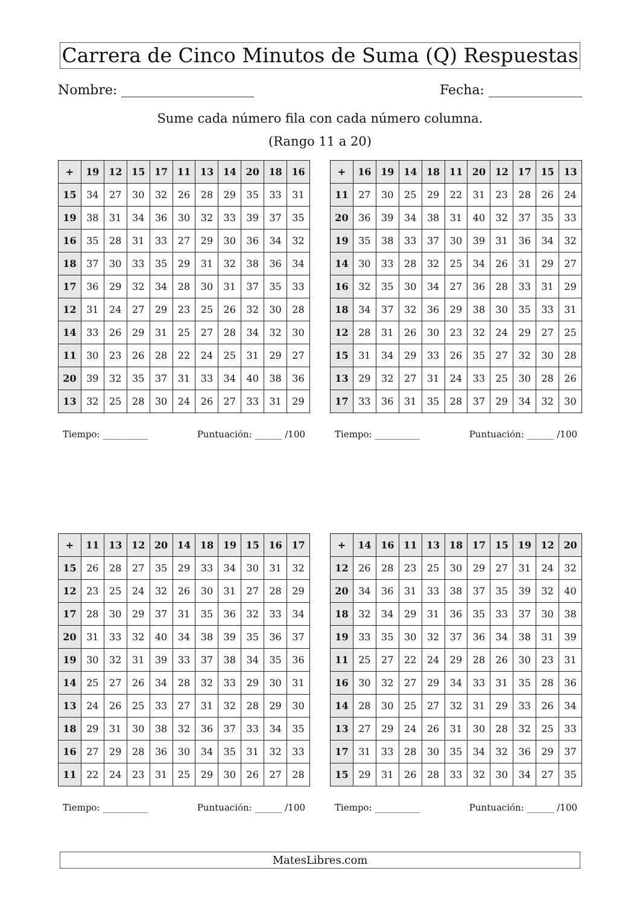Carrera de Cinco Minutos de Suma (Q) Respuestas
Nombre: Fecha:
Sume cada número fila con cada número columna.
(Rango 11 a 20)
| + | 19 | 12 | 15 | 17 | 11 | 13 | 14 | 20 | 18 | 16 |
| --- | --- | --- | --- | --- | --- | --- | --- | --- | --- | --- |
| 15 | 34 | 27 | 30 | 32 | 26 | 28 | 29 | 35 | 33 | 31 |
| 19 | 38 | 31 | 34 | 36 | 30 | 32 | 33 | 39 | 37 | 35 |
| 16 | 35 | 28 | 31 | 33 | 27 | 29 | 30 | 36 | 34 | 32 |
| 18 | 37 | 30 | 33 | 35 | 29 | 31 | 32 | 38 | 36 | 34 |
| 17 | 36 | 29 | 32 | 34 | 28 | 30 | 31 | 37 | 35 | 33 |
| 12 | 31 | 24 | 27 | 29 | 23 | 25 | 26 | 32 | 30 | 28 |
| 14 | 33 | 26 | 29 | 31 | 25 | 27 | 28 | 34 | 32 | 30 |
| 11 | 30 | 23 | 26 | 28 | 22 | 24 | 25 | 31 | 29 | 27 |
| 20 | 39 | 32 | 35 | 37 | 31 | 33 | 34 | 40 | 38 | 36 |
| 13 | 32 | 25 | 28 | 30 | 24 | 26 | 27 | 33 | 31 | 29 |
Tiempo: __________ Puntuación: ______ /100
| + | 16 | 19 | 14 | 18 | 11 | 20 | 12 | 17 | 15 | 13 |
| --- | --- | --- | --- | --- | --- | --- | --- | --- | --- | --- |
| 11 | 27 | 30 | 25 | 29 | 22 | 31 | 23 | 28 | 26 | 24 |
| 20 | 36 | 39 | 34 | 38 | 31 | 40 | 32 | 37 | 35 | 33 |
| 19 | 35 | 38 | 33 | 37 | 30 | 39 | 31 | 36 | 34 | 32 |
| 14 | 30 | 33 | 28 | 32 | 25 | 34 | 26 | 31 | 29 | 27 |
| 16 | 32 | 35 | 30 | 34 | 27 | 36 | 28 | 33 | 31 | 29 |
| 18 | 34 | 37 | 32 | 36 | 29 | 38 | 30 | 35 | 33 | 31 |
| 12 | 28 | 31 | 26 | 30 | 23 | 32 | 24 | 29 | 27 | 25 |
| 15 | 31 | 34 | 29 | 33 | 26 | 35 | 27 | 32 | 30 | 28 |
| 13 | 29 | 32 | 27 | 31 | 24 | 33 | 25 | 30 | 28 | 26 |
| 17 | 33 | 36 | 31 | 35 | 28 | 37 | 29 | 34 | 32 | 30 |
Tiempo: __________ Puntuación: ______ /100
| + | 11 | 13 | 12 | 20 | 14 | 18 | 19 | 15 | 16 | 17 |
| --- | --- | --- | --- | --- | --- | --- | --- | --- | --- | --- |
| 15 | 26 | 28 | 27 | 35 | 29 | 33 | 34 | 30 | 31 | 32 |
| 12 | 23 | 25 | 24 | 32 | 26 | 30 | 31 | 27 | 28 | 29 |
| 17 | 28 | 30 | 29 | 37 | 31 | 35 | 36 | 32 | 33 | 34 |
| 20 | 31 | 33 | 32 | 40 | 34 | 38 | 39 | 35 | 36 | 37 |
| 19 | 30 | 32 | 31 | 39 | 33 | 37 | 38 | 34 | 35 | 36 |
| 14 | 25 | 27 | 26 | 34 | 28 | 32 | 33 | 29 | 30 | 31 |
| 13 | 24 | 26 | 25 | 33 | 27 | 31 | 32 | 28 | 29 | 30 |
| 18 | 29 | 31 | 30 | 38 | 32 | 36 | 37 | 33 | 34 | 35 |
| 16 | 27 | 29 | 28 | 36 | 30 | 34 | 35 | 31 | 32 | 33 |
| 11 | 22 | 24 | 23 | 31 | 25 | 29 | 30 | 26 | 27 | 28 |
Tiempo: __________ Puntuación: ______ /100
| + | 14 | 16 | 11 | 13 | 18 | 17 | 15 | 19 | 12 | 20 |
| --- | --- | --- | --- | --- | --- | --- | --- | --- | --- | --- |
| 12 | 26 | 28 | 23 | 25 | 30 | 29 | 27 | 31 | 24 | 32 |
| 20 | 34 | 36 | 31 | 33 | 38 | 37 | 35 | 39 | 32 | 40 |
| 18 | 32 | 34 | 29 | 31 | 36 | 35 | 33 | 37 | 30 | 38 |
| 19 | 33 | 35 | 30 | 32 | 37 | 36 | 34 | 38 | 31 | 39 |
| 11 | 25 | 27 | 22 | 24 | 29 | 28 | 26 | 30 | 23 | 31 |
| 16 | 30 | 32 | 27 | 29 | 34 | 33 | 31 | 35 | 28 | 36 |
| 14 | 28 | 30 | 25 | 27 | 32 | 31 | 29 | 33 | 26 | 34 |
| 13 | 27 | 29 | 24 | 26 | 31 | 30 | 28 | 32 | 25 | 33 |
| 17 | 31 | 33 | 28 | 30 | 35 | 34 | 32 | 36 | 29 | 37 |
| 15 | 29 | 31 | 26 | 28 | 33 | 32 | 30 | 34 | 27 | 35 |
Tiempo: __________ Puntuación: ______ /100
MatesLibres.com